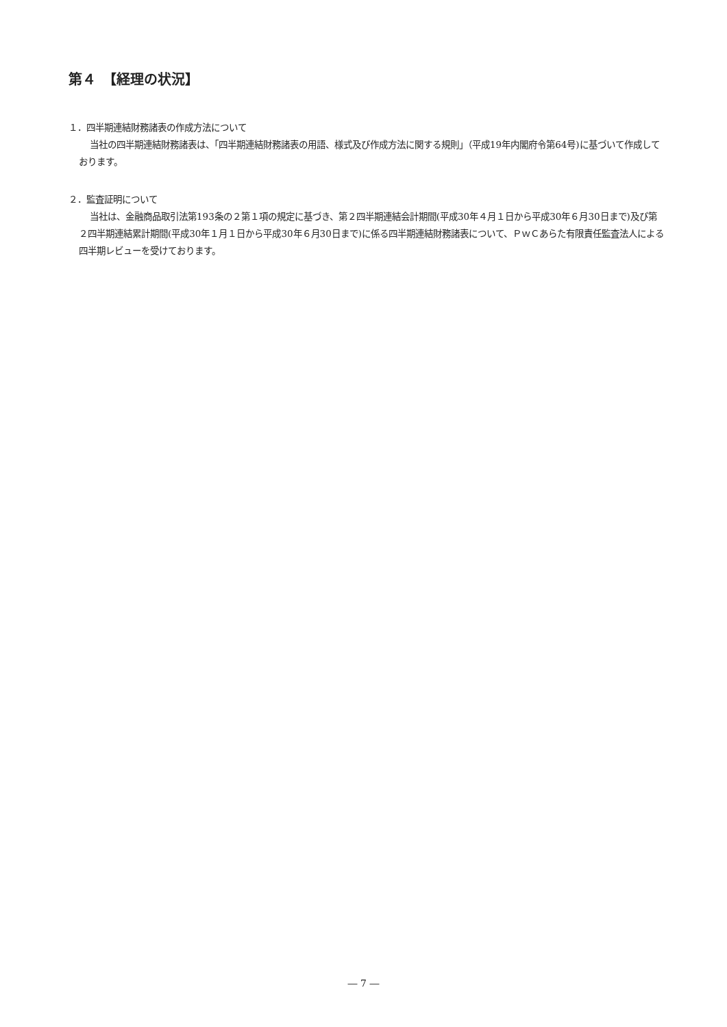第４　【経理の状況】
１．四半期連結財務諸表の作成方法について
当社の四半期連結財務諸表は、「四半期連結財務諸表の用語、様式及び作成方法に関する規則」（平成19年内閣府令第64号)に基づいて作成しております。
２．監査証明について
当社は、金融商品取引法第193条の２第１項の規定に基づき、第２四半期連結会計期間(平成30年４月１日から平成30年６月30日まで)及び第２四半期連結累計期間(平成30年１月１日から平成30年６月30日まで)に係る四半期連結財務諸表について、ＰｗＣあらた有限責任監査法人による四半期レビューを受けております。
― 7 ―